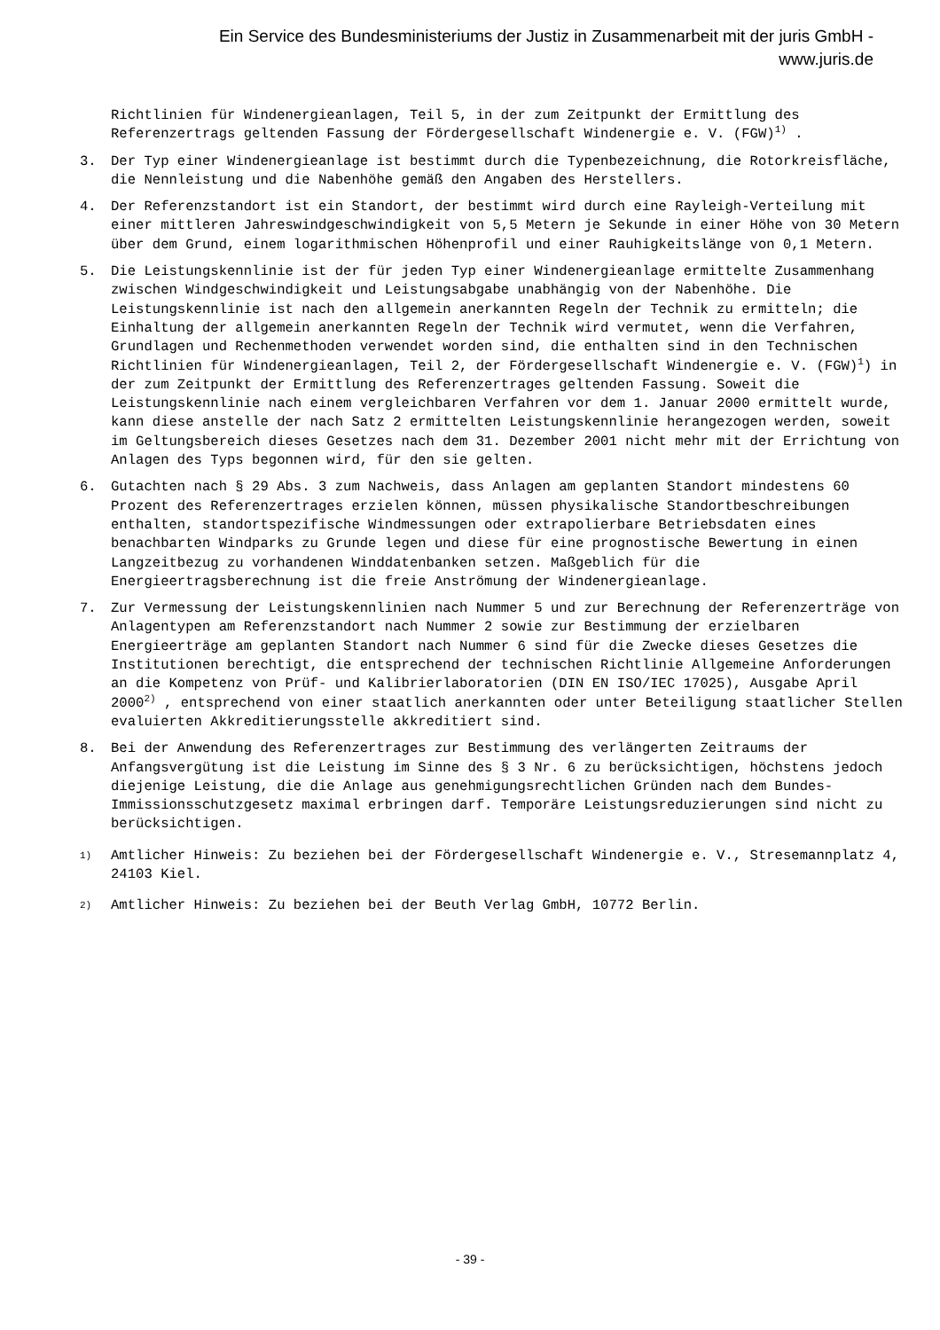Ein Service des Bundesministeriums der Justiz in Zusammenarbeit mit der juris GmbH -
www.juris.de
Richtlinien für Windenergieanlagen, Teil 5, in der zum Zeitpunkt der Ermittlung des Referenzertrags geltenden Fassung der Fördergesellschaft Windenergie e. V. (FGW)<sup>1)</sup> .
3. Der Typ einer Windenergieanlage ist bestimmt durch die Typenbezeichnung, die Rotorkreisfläche, die Nennleistung und die Nabenhöhe gemäß den Angaben des Herstellers.
4. Der Referenzstandort ist ein Standort, der bestimmt wird durch eine Rayleigh-Verteilung mit einer mittleren Jahreswindgeschwindigkeit von 5,5 Metern je Sekunde in einer Höhe von 30 Metern über dem Grund, einem logarithmischen Höhenprofil und einer Rauhigkeitslänge von 0,1 Metern.
5. Die Leistungskennlinie ist der für jeden Typ einer Windenergieanlage ermittelte Zusammenhang zwischen Windgeschwindigkeit und Leistungsabgabe unabhängig von der Nabenhöhe. Die Leistungskennlinie ist nach den allgemein anerkannten Regeln der Technik zu ermitteln; die Einhaltung der allgemein anerkannten Regeln der Technik wird vermutet, wenn die Verfahren, Grundlagen und Rechenmethoden verwendet worden sind, die enthalten sind in den Technischen Richtlinien für Windenergieanlagen, Teil 2, der Fördergesellschaft Windenergie e. V. (FGW)<sup>1</sup>) in der zum Zeitpunkt der Ermittlung des Referenzertrages geltenden Fassung. Soweit die Leistungskennlinie nach einem vergleichbaren Verfahren vor dem 1. Januar 2000 ermittelt wurde, kann diese anstelle der nach Satz 2 ermittelten Leistungskennlinie herangezogen werden, soweit im Geltungsbereich dieses Gesetzes nach dem 31. Dezember 2001 nicht mehr mit der Errichtung von Anlagen des Typs begonnen wird, für den sie gelten.
6. Gutachten nach § 29 Abs. 3 zum Nachweis, dass Anlagen am geplanten Standort mindestens 60 Prozent des Referenzertrages erzielen können, müssen physikalische Standortbeschreibungen enthalten, standortspezifische Windmessungen oder extrapolierbare Betriebsdaten eines benachbarten Windparks zu Grunde legen und diese für eine prognostische Bewertung in einen Langzeitbezug zu vorhandenen Winddatenbanken setzen. Maßgeblich für die Energieertragsberechnung ist die freie Anströmung der Windenergieanlage.
7. Zur Vermessung der Leistungskennlinien nach Nummer 5 und zur Berechnung der Referenzerträge von Anlagentypen am Referenzstandort nach Nummer 2 sowie zur Bestimmung der erzielbaren Energieerträge am geplanten Standort nach Nummer 6 sind für die Zwecke dieses Gesetzes die Institutionen berechtigt, die entsprechend der technischen Richtlinie Allgemeine Anforderungen an die Kompetenz von Prüf- und Kalibrierlaboratorien (DIN EN ISO/IEC 17025), Ausgabe April 2000<sup>2)</sup> , entsprechend von einer staatlich anerkannten oder unter Beteiligung staatlicher Stellen evaluierten Akkreditierungsstelle akkreditiert sind.
8. Bei der Anwendung des Referenzertrages zur Bestimmung des verlängerten Zeitraums der Anfangsvergütung ist die Leistung im Sinne des § 3 Nr. 6 zu berücksichtigen, höchstens jedoch diejenige Leistung, die die Anlage aus genehmigungsrechtlichen Gründen nach dem Bundes-Immissionsschutzgesetz maximal erbringen darf. Temporäre Leistungsreduzierungen sind nicht zu berücksichtigen.
1)
Amtlicher Hinweis: Zu beziehen bei der Fördergesellschaft Windenergie e. V., Stresemannplatz 4, 24103 Kiel.
2)
Amtlicher Hinweis: Zu beziehen bei der Beuth Verlag GmbH, 10772 Berlin.
- 39 -